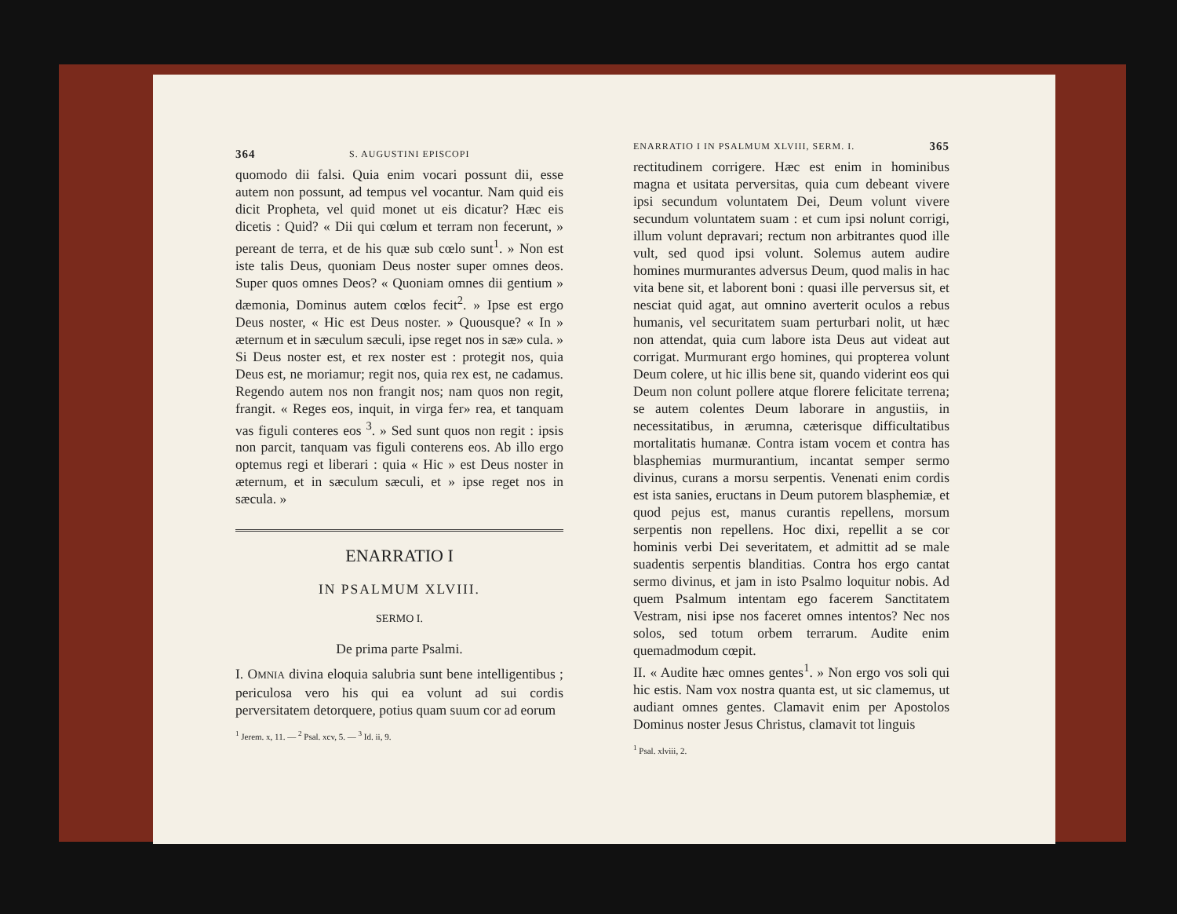364 S. AUGUSTINI EPISCOPI
quomodo dii falsi. Quia enim vocari possunt dii, esse autem non possunt, ad tempus vel vocantur. Nam quid eis dicit Propheta, vel quid monet ut eis dicatur? Hæc eis dicetis : Quid? « Dii qui cœlum et terram non fecerunt, » pereant de terra, et de his quæ sub cœlo sunt<sup>1</sup>. » Non est iste talis Deus, quoniam Deus noster super omnes deos. Super quos omnes Deos? « Quoniam omnes dii gentium » dæmonia, Dominus autem cœlos fecit<sup>2</sup>. » Ipse est ergo Deus noster, « Hic est Deus noster. » Quousque? « In » æternum et in sæculum sæculi, ipse reget nos in sæ» cula. » Si Deus noster est, et rex noster est : protegit nos, quia Deus est, ne moriamur; regit nos, quia rex est, ne cadamus. Regendo autem nos non frangit nos; nam quos non regit, frangit. « Reges eos, inquit, in virga fer» rea, et tanquam vas figuli conteres eos <sup>3</sup>. » Sed sunt quos non regit : ipsis non parcit, tanquam vas figuli conterens eos. Ab illo ergo optemus regi et liberari : quia « Hic » est Deus noster in æternum, et in sæculum sæculi, et » ipse reget nos in sæcula. »
ENARRATIO I
IN PSALMUM XLVIII.
SERMO I.
De prima parte Psalmi.
I. OMNIA divina eloquia salubria sunt bene intelligentibus ; periculosa vero his qui ea volunt ad sui cordis perversitatem detorquere, potius quam suum cor ad eorum
<sup>1</sup> Jerem. x, 11. — <sup>2</sup> Psal. xcv, 5. — <sup>3</sup> Id. ii, 9.
ENARRATIO I IN PSALMUM XLVIII, SERM. I. 365
rectitudinem corrigere. Hæc est enim in hominibus magna et usitata perversitas, quia cum debeant vivere ipsi secundum voluntatem Dei, Deum volunt vivere secundum voluntatem suam : et cum ipsi nolunt corrigi, illum volunt depravari; rectum non arbitrantes quod ille vult, sed quod ipsi volunt. Solemus autem audire homines murmurantes adversus Deum, quod malis in hac vita bene sit, et laborent boni : quasi ille perversus sit, et nesciat quid agat, aut omnino averterit oculos a rebus humanis, vel securitatem suam perturbari nolit, ut hæc non attendat, quia cum labore ista Deus aut videat aut corrigat. Murmurant ergo homines, qui propterea volunt Deum colere, ut hic illis bene sit, quando viderint eos qui Deum non colunt pollere atque florere felicitate terrena; se autem colentes Deum laborare in angustiis, in necessitatibus, in ærumna, cæterisque difficultatibus mortalitatis humanæ. Contra istam vocem et contra has blasphemias murmurantium, incantat semper sermo divinus, curans a morsu serpentis. Venenati enim cordis est ista sanies, eructans in Deum putorem blasphemiæ, et quod pejus est, manus curantis repellens, morsum serpentis non repellens. Hoc dixi, repellit a se cor hominis verbi Dei severitatem, et admittit ad se male suadentis serpentis blanditias. Contra hos ergo cantat sermo divinus, et jam in isto Psalmo loquitur nobis. Ad quem Psalmum intentam ego facerem Sanctitatem Vestram, nisi ipse nos faceret omnes intentos? Nec nos solos, sed totum orbem terrarum. Audite enim quemadmodum cœpit.
II. « Audite hæc omnes gentes<sup>1</sup>. » Non ergo vos soli qui hic estis. Nam vox nostra quanta est, ut sic clamemus, ut audiant omnes gentes. Clamavit enim per Apostolos Dominus noster Jesus Christus, clamavit tot linguis
<sup>1</sup> Psal. xlviii, 2.